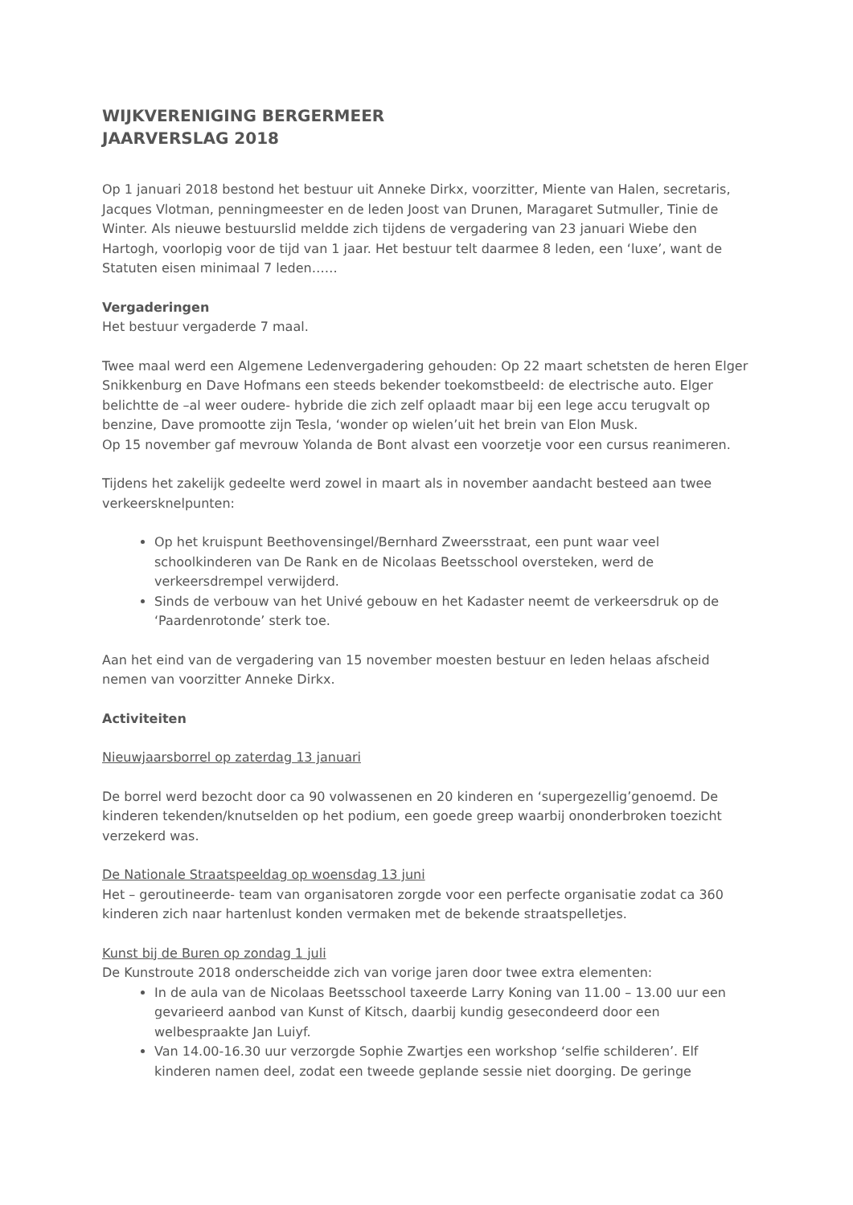WIJKVERENIGING BERGERMEER
JAARVERSLAG 2018
Op 1 januari 2018 bestond het bestuur uit Anneke Dirkx, voorzitter, Miente van Halen, secretaris, Jacques Vlotman, penningmeester en de leden Joost van Drunen, Maragaret Sutmuller, Tinie de Winter. Als nieuwe bestuurslid meldde zich tijdens de vergadering van 23 januari Wiebe den Hartogh, voorlopig voor de tijd van 1 jaar. Het bestuur telt daarmee 8 leden, een ‘luxe’, want de Statuten eisen minimaal 7 leden……
Vergaderingen
Het bestuur vergaderde 7 maal.
Twee maal werd een Algemene Ledenvergadering gehouden: Op 22 maart schetsten de heren Elger Snikkenburg en Dave Hofmans een steeds bekender toekomstbeeld: de electrische auto. Elger belichtte de –al weer oudere- hybride die zich zelf oplaadt maar bij een lege accu terugvalt op benzine, Dave promootte zijn Tesla, ‘wonder op wielen’uit het brein van Elon Musk.
Op 15 november gaf mevrouw Yolanda de Bont alvast een voorzetje voor een cursus reanimeren.
Tijdens het zakelijk gedeelte werd zowel in maart als in november aandacht besteed aan twee verkeersknelpunten:
Op het kruispunt Beethovensingel/Bernhard Zweersstraat, een punt waar veel schoolkinderen van De Rank en de Nicolaas Beetsschool oversteken, werd de verkeersdrempel verwijderd.
Sinds de verbouw van het Univé gebouw en het Kadaster neemt de verkeersdruk op de ‘Paardenrotonde’ sterk toe.
Aan het eind van de vergadering van 15 november moesten bestuur en leden helaas afscheid nemen van voorzitter Anneke Dirkx.
Activiteiten
Nieuwjaarsborrel op zaterdag 13 januari
De borrel werd bezocht door ca 90 volwassenen en 20 kinderen en ‘supergezellig’genoemd. De kinderen tekenden/knutselden op het podium, een goede greep waarbij ononderbroken toezicht verzekerd was.
De Nationale Straatspeeldag op woensdag 13 juni
Het – geroutineerde- team van organisatoren zorgde voor een perfecte organisatie zodat ca 360 kinderen zich naar hartenlust konden vermaken met de bekende straatspelletjes.
Kunst bij de Buren op zondag 1 juli
De Kunstroute 2018 onderscheidde zich van vorige jaren door twee extra elementen:
In de aula van de Nicolaas Beetsschool taxeerde Larry Koning van 11.00 – 13.00 uur een gevarieerd aanbod van Kunst of Kitsch, daarbij kundig gesecondeerd door een welbespraakte Jan Luiyf.
Van 14.00-16.30 uur verzorgde Sophie Zwartjes een workshop ‘selfie schilderen’. Elf kinderen namen deel, zodat een tweede geplande sessie niet doorging. De geringe